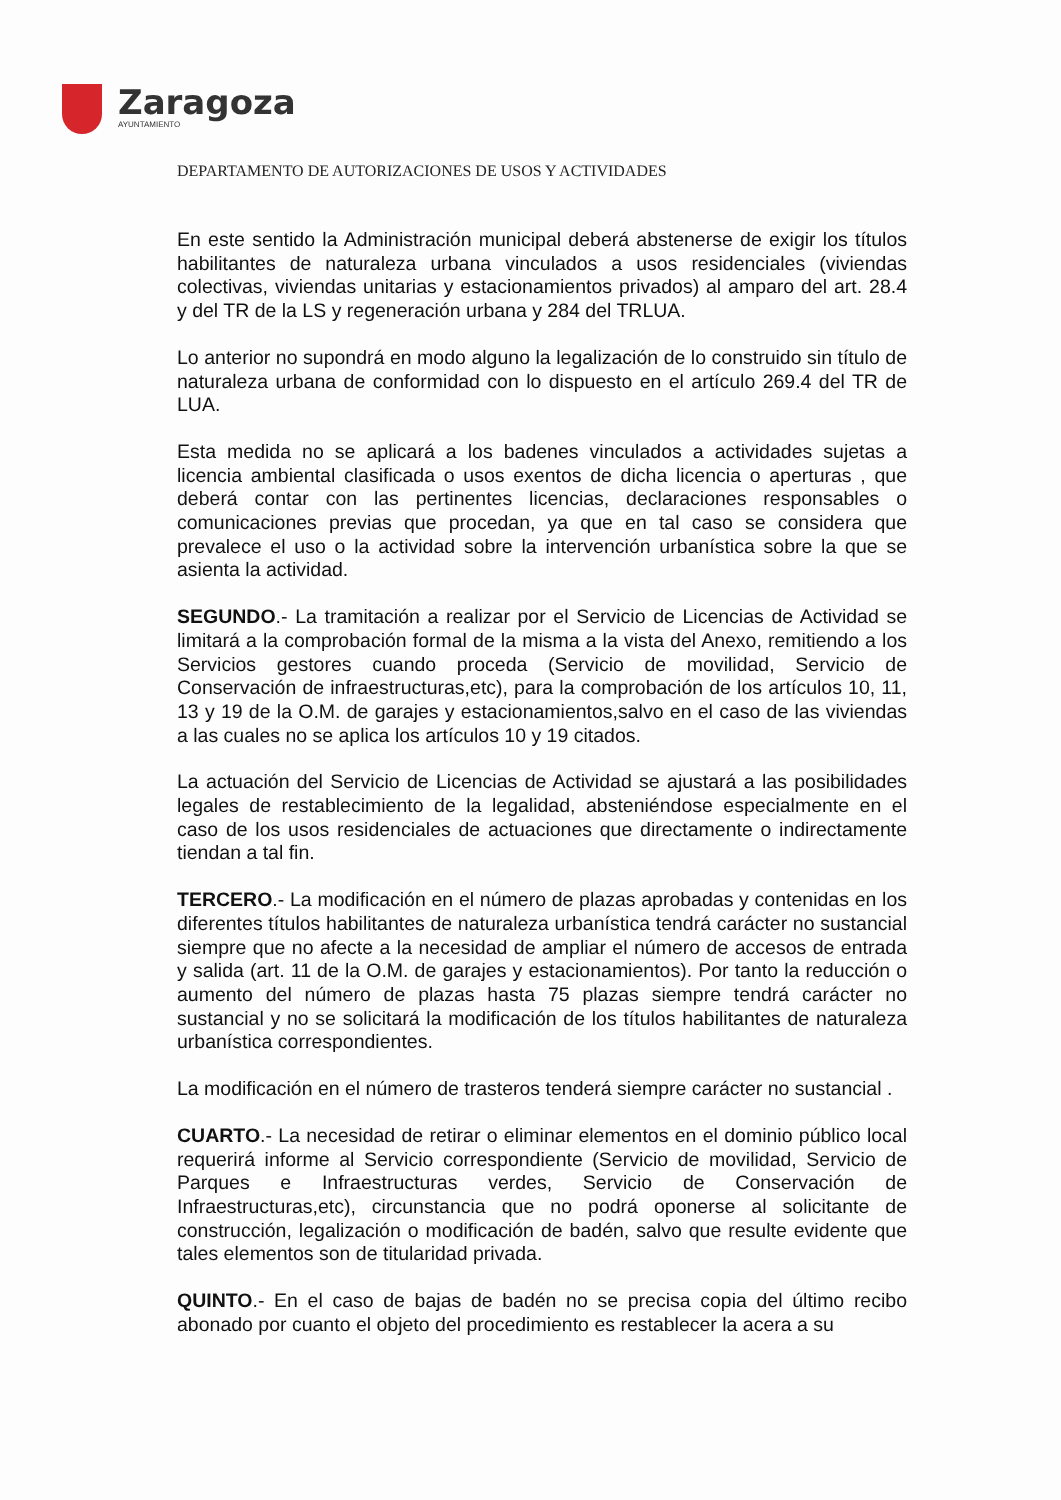Zaragoza
AYUNTAMIENTO
DEPARTAMENTO DE AUTORIZACIONES DE USOS Y ACTIVIDADES
En este sentido la Administración municipal deberá abstenerse de exigir los títulos habilitantes de naturaleza urbana vinculados a usos residenciales (viviendas colectivas, viviendas unitarias y estacionamientos privados) al amparo del art. 28.4 y del TR de la LS y regeneración urbana y 284 del TRLUA.
Lo anterior no supondrá en modo alguno la legalización de lo construido sin título de naturaleza urbana de conformidad con lo dispuesto en el artículo 269.4 del TR de LUA.
Esta medida no se aplicará a los badenes vinculados a actividades sujetas a licencia ambiental clasificada o usos exentos de dicha licencia o aperturas , que deberá contar con las pertinentes licencias, declaraciones responsables o comunicaciones previas que procedan, ya que en tal caso se considera que prevalece el uso o la actividad sobre la intervención urbanística sobre la que se asienta la actividad.
SEGUNDO.- La tramitación a realizar por el Servicio de Licencias de Actividad se limitará a la comprobación formal de la misma a la vista del Anexo, remitiendo a los Servicios gestores cuando proceda (Servicio de movilidad, Servicio de Conservación de infraestructuras,etc), para la comprobación de los artículos 10, 11, 13 y 19 de la O.M. de garajes y estacionamientos,salvo en el caso de las viviendas a las cuales no se aplica los artículos 10 y 19 citados.
La actuación del Servicio de Licencias de Actividad se ajustará a las posibilidades legales de restablecimiento de la legalidad, absteniéndose especialmente en el caso de los usos residenciales de actuaciones que directamente o indirectamente tiendan a tal fin.
TERCERO.- La modificación en el número de plazas aprobadas y contenidas en los diferentes títulos habilitantes de naturaleza urbanística tendrá carácter no sustancial siempre que no afecte a la necesidad de ampliar el número de accesos de entrada y salida (art. 11 de la O.M. de garajes y estacionamientos). Por tanto la reducción o aumento del número de plazas hasta 75 plazas siempre tendrá carácter no sustancial y no se solicitará la modificación de los títulos habilitantes de naturaleza urbanística correspondientes.
La modificación en el número de trasteros tenderá siempre carácter no sustancial .
CUARTO.- La necesidad de retirar o eliminar elementos en el dominio público local requerirá informe al Servicio correspondiente (Servicio de movilidad, Servicio de Parques e Infraestructuras verdes, Servicio de Conservación de Infraestructuras,etc), circunstancia que no podrá oponerse al solicitante de construcción, legalización o modificación de badén, salvo que resulte evidente que tales elementos son de titularidad privada.
QUINTO.- En el caso de bajas de badén no se precisa copia del último recibo abonado por cuanto el objeto del procedimiento es restablecer la acera a su